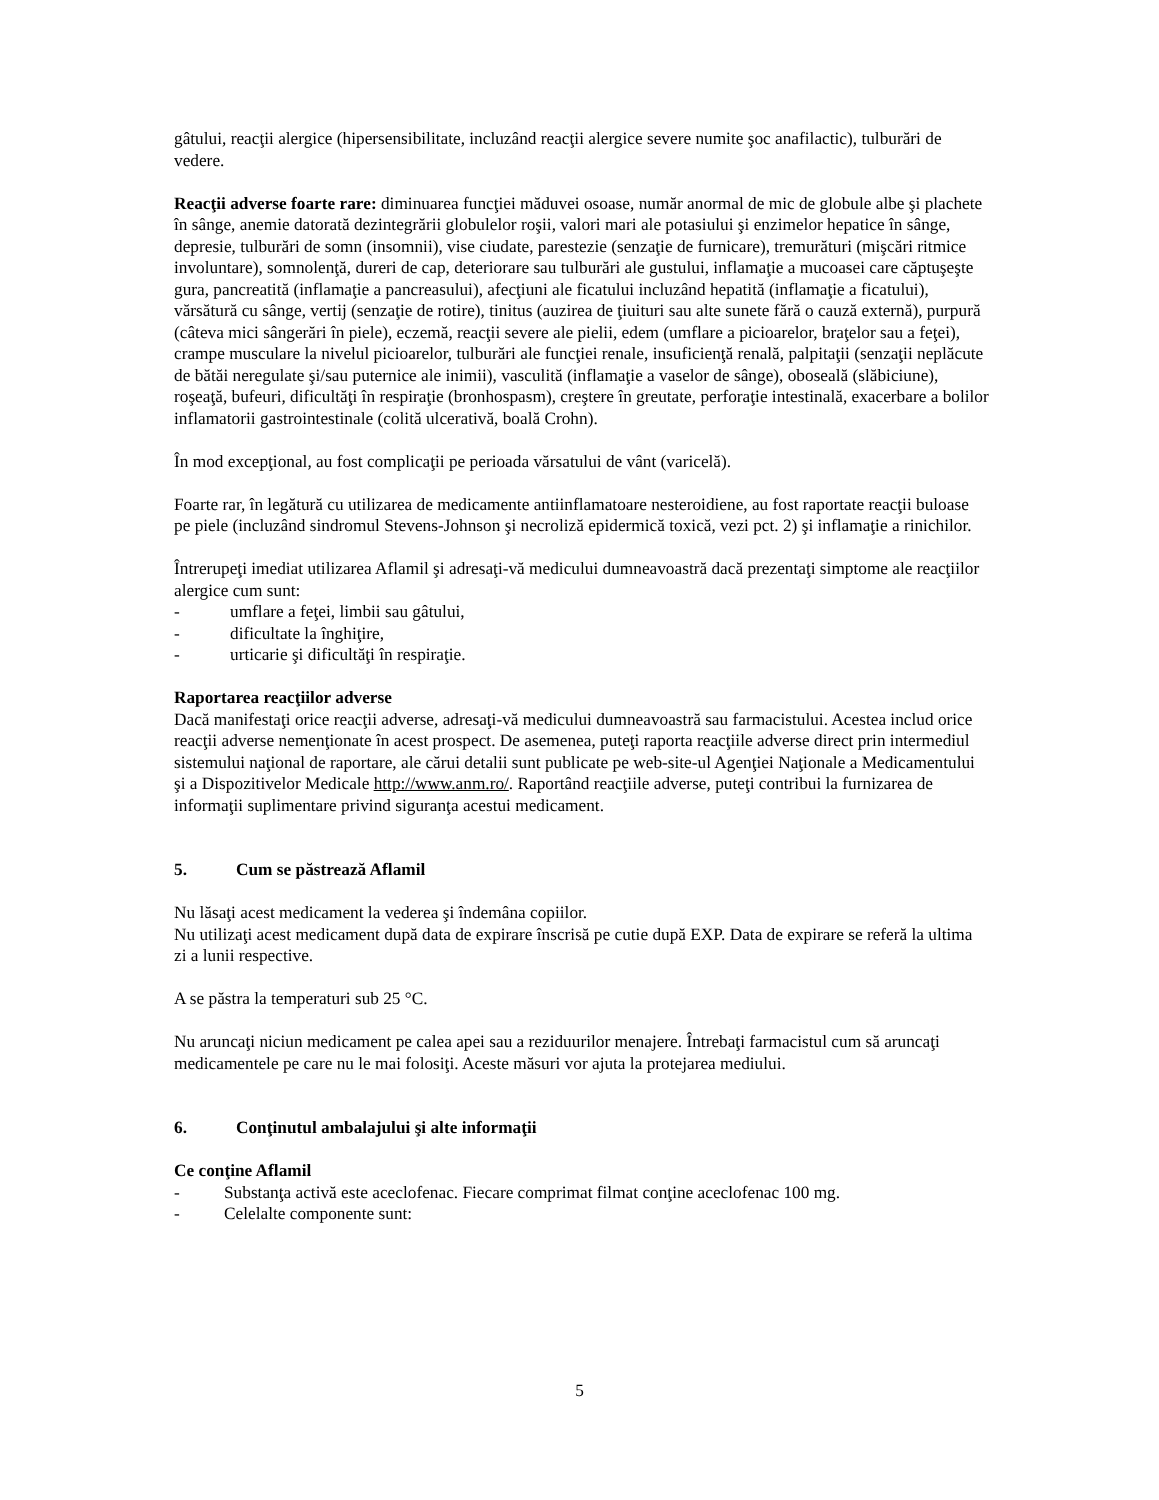gâtului, reacţii alergice (hipersensibilitate, incluzând reacţii alergice severe numite şoc anafilactic), tulburări de vedere.
Reacţii adverse foarte rare: diminuarea funcţiei măduvei osoase, număr anormal de mic de globule albe şi plachete în sânge, anemie datorată dezintegrării globulelor roşii, valori mari ale potasiului şi enzimelor hepatice în sânge, depresie, tulburări de somn (insomnii), vise ciudate, parestezie (senzaţie de furnicare), tremurături (mişcări ritmice involuntare), somnolenţă, dureri de cap, deteriorare sau tulburări ale gustului, inflamaţie a mucoasei care căptuşeşte gura, pancreatită (inflamaţie a pancreasului), afecţiuni ale ficatului incluzând hepatită (inflamaţie a ficatului), vărsătură cu sânge, vertij (senzaţie de rotire), tinitus (auzirea de ţiuituri sau alte sunete fără o cauză externă), purpură (câteva mici sângerări în piele), eczemă, reacţii severe ale pielii, edem (umflare a picioarelor, braţelor sau a feţei), crampe musculare la nivelul picioarelor, tulburări ale funcţiei renale, insuficienţă renală, palpitaţii (senzaţii neplăcute de bătăi neregulate şi/sau puternice ale inimii), vasculită (inflamaţie a vaselor de sânge), oboseală (slăbiciune), roşeaţă, bufeuri, dificultăţi în respiraţie (bronhospasm), creştere în greutate, perforaţie intestinală, exacerbare a bolilor inflamatorii gastrointestinale (colită ulcerativă, boală Crohn).
În mod excepţional, au fost complicaţii pe perioada vărsatului de vânt (varicelă).
Foarte rar, în legătură cu utilizarea de medicamente antiinflamatoare nesteroidiene, au fost raportate reacţii buloase pe piele (incluzând sindromul Stevens-Johnson şi necroliză epidermică toxică, vezi pct. 2) şi inflamaţie a rinichilor.
Întrerupeţi imediat utilizarea Aflamil şi adresaţi-vă medicului dumneavoastră dacă prezentaţi simptome ale reacţiilor alergice cum sunt:
- umflare a feţei, limbii sau gâtului,
- dificultate la înghiţire,
- urticarie şi dificultăţi în respiraţie.
Raportarea reacţiilor adverse
Dacă manifestaţi orice reacţii adverse, adresaţi-vă medicului dumneavoastră sau farmacistului. Acestea includ orice reacţii adverse nemenţionate în acest prospect. De asemenea, puteţi raporta reacţiile adverse direct prin intermediul sistemului naţional de raportare, ale cărui detalii sunt publicate pe web-site-ul Agenţiei Naţionale a Medicamentului şi a Dispozitivelor Medicale http://www.anm.ro/. Raportând reacţiile adverse, puteţi contribui la furnizarea de informaţii suplimentare privind siguranţa acestui medicament.
5. Cum se păstrează Aflamil
Nu lăsaţi acest medicament la vederea şi îndemâna copiilor.
Nu utilizaţi acest medicament după data de expirare înscrisă pe cutie după EXP. Data de expirare se referă la ultima zi a lunii respective.
A se păstra la temperaturi sub 25 °C.
Nu aruncaţi niciun medicament pe calea apei sau a reziduurilor menajere. Întrebaţi farmacistul cum să aruncaţi medicamentele pe care nu le mai folosiţi. Aceste măsuri vor ajuta la protejarea mediului.
6. Conţinutul ambalajului şi alte informaţii
Ce conţine Aflamil
- Substanţa activă este aceclofenac. Fiecare comprimat filmat conţine aceclofenac 100 mg.
- Celelalte componente sunt:
5